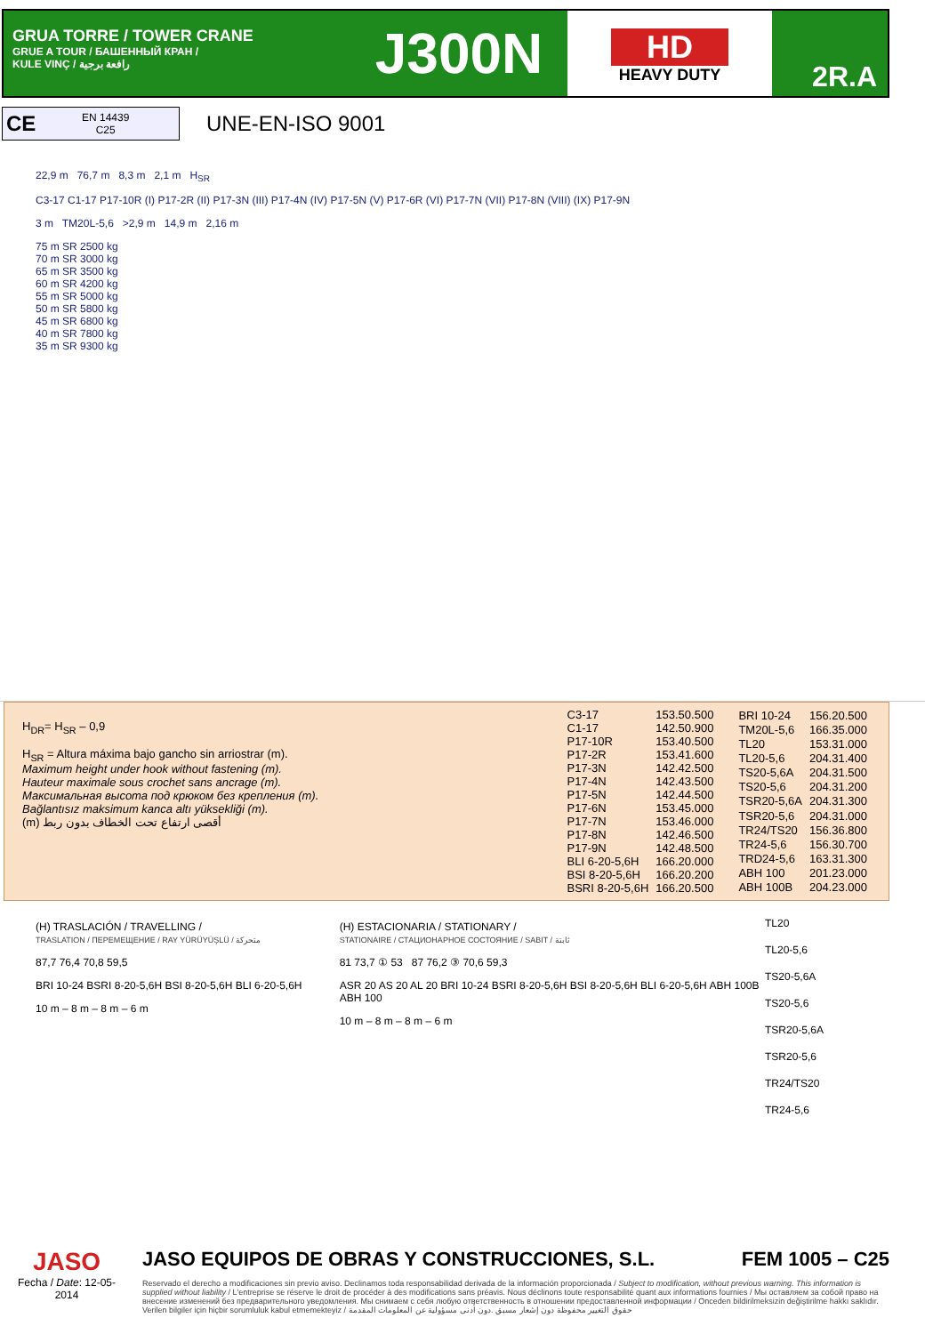GRUA TORRE / TOWER CRANE
GRUE A TOUR / БАШЕННЫЙ КРАН /
KULE VINÇ / رافعة برجية
J300N
HD
HEAVY DUTY
2R.A
CE EN 14439
C25
UNE-EN-ISO 9001
22,9 m 76,7 m 8,3 m 2,1 m H<sub>SR</sub>
C3-17 C1-17 P17-10R (I) P17-2R (II) P17-3N (III) P17-4N (IV) P17-5N (V) P17-6R (VI) P17-7N (VII) P17-8N (VIII) (IX) P17-9N
3 m TM20L-5,6 >2,9 m 14,9 m 2,16 m
75 m SR 2500 kg
70 m SR 3000 kg
65 m SR 3500 kg
60 m SR 4200 kg
55 m SR 5000 kg
50 m SR 5800 kg
45 m SR 6800 kg
40 m SR 7800 kg
35 m SR 9300 kg
H<sub>DR</sub>= H<sub>SR</sub> – 0,9
H<sub>SR</sub> = Altura máxima bajo gancho sin arriostrar (m).
Maximum height under hook without fastening (m).
Hauteur maximale sous crochet sans ancrage (m).
Максимальная высота под крюком без крепления (m).
Bağlantısız maksimum kanca altı yüksekliği (m).
(m) أقصى ارتفاع تحت الخطاف بدون ربط
| C3-17 | 153.50.500 |
| C1-17 | 142.50.900 |
| P17-10R | 153.40.500 |
| P17-2R | 153.41.600 |
| P17-3N | 142.42.500 |
| P17-4N | 142.43.500 |
| P17-5N | 142.44.500 |
| P17-6N | 153.45.000 |
| P17-7N | 153.46.000 |
| P17-8N | 142.46.500 |
| P17-9N | 142.48.500 |
| BLI 6-20-5,6H | 166.20.000 |
| BSI 8-20-5,6H | 166.20.200 |
| BSRI 8-20-5,6H | 166.20.500 |
| BRI 10-24 | 156.20.500 |
| TM20L-5,6 | 166.35.000 |
| TL20 | 153.31.000 |
| TL20-5,6 | 204.31.400 |
| TS20-5,6A | 204.31.500 |
| TS20-5,6 | 204.31.200 |
| TSR20-5,6A | 204.31.300 |
| TSR20-5,6 | 204.31.000 |
| TR24/TS20 | 156.36.800 |
| TR24-5,6 | 156.30.700 |
| TRD24-5,6 | 163.31.300 |
| ABH 100 | 201.23.000 |
| ABH 100B | 204.23.000 |
(H) TRASLACIÓN / TRAVELLING /
TRASLATION / ПЕРЕМЕЩЕНИЕ / RAY YÜRÜYÜŞLÜ / متحركة
87,7 76,4 70,8 59,5
BRI 10-24 BSRI 8-20-5,6H BSI 8-20-5,6H BLI 6-20-5,6H
10 m – 8 m – 8 m – 6 m
(H) ESTACIONARIA / STATIONARY /
STATIONAIRE / СТАЦИОНАРНОЕ СОСТОЯНИЕ / SABIT / ثابتة
81 73,7 ① 53 87 76,2 ③ 70,6 59,3
ASR 20 AS 20 AL 20 BRI 10-24 BSRI 8-20-5,6H BSI 8-20-5,6H BLI 6-20-5,6H ABH 100B ABH 100
10 m – 8 m – 8 m – 6 m
TL20
TL20-5,6
TS20-5,6A
TS20-5,6
TSR20-5,6A
TSR20-5,6
TR24/TS20
TR24-5,6
JASO
Fecha / Date: 12-05-2014
JASO EQUIPOS DE OBRAS Y CONSTRUCCIONES, S.L. FEM 1005 – C25
Reservado el derecho a modificaciones sin previo aviso. Declinamos toda responsabilidad derivada de la información proporcionada / Subject to modification, without previous warning. This information is supplied without liability / L'entreprise se réserve le droit de procéder à des modifications sans préavis. Nous déclinons toute responsabilité quant aux informations fournies / Мы оставляем за собой право на внесение изменений без предварительного уведомления. Мы снимаем с себя любую ответственность в отношении предоставленной информации / Onceden bildirilmeksizin değiştirilme hakkı saklıdır. Verilen bilgiler için hiçbir sorumluluk kabul etmemekteyiz / حقوق التغيير محفوظة دون إشعار مسبق .دون أدنى مسؤولية عن المعلومات المقدمة